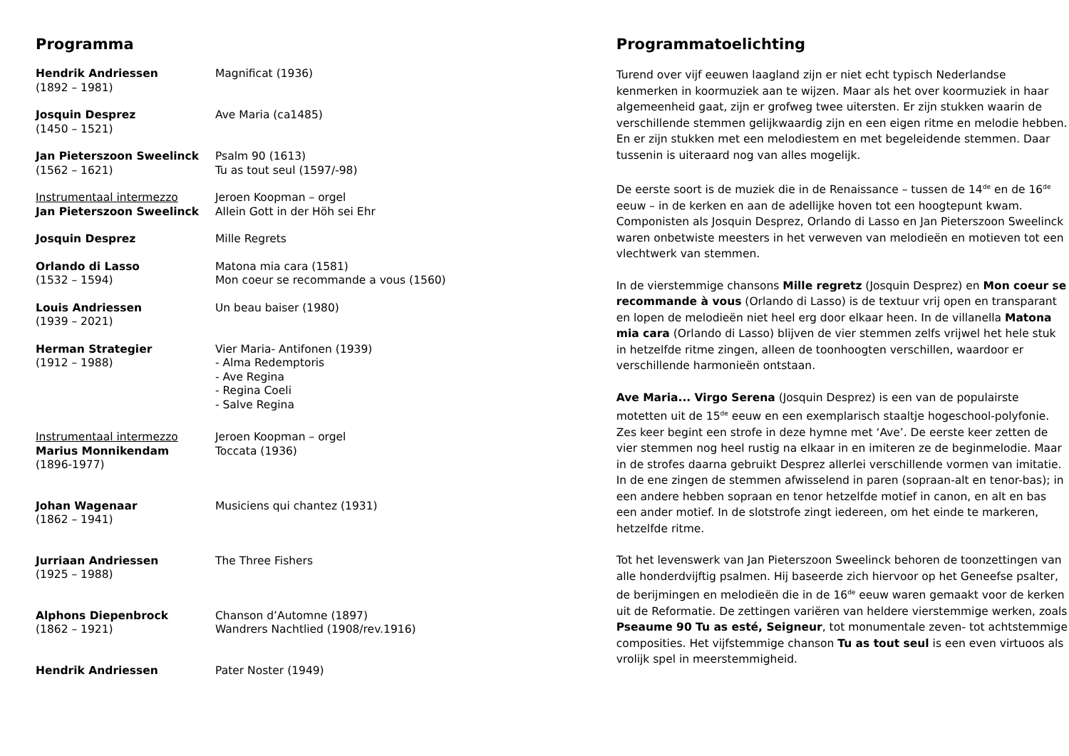Programma
| Hendrik Andriessen (1892 – 1981) | Magnificat (1936) |
| Josquin Desprez (1450 – 1521) | Ave Maria (ca1485) |
| Jan Pieterszoon Sweelinck (1562 – 1621) | Psalm 90 (1613) Tu as tout seul (1597/-98) |
| Instrumentaal intermezzo Jan Pieterszoon Sweelinck | Jeroen Koopman – orgel Allein Gott in der Höh sei Ehr |
| Josquin Desprez | Mille Regrets |
| Orlando di Lasso (1532 – 1594) | Matona mia cara (1581) Mon coeur se recommande a vous (1560) |
| Louis Andriessen (1939 – 2021) | Un beau baiser (1980) |
| Herman Strategier (1912 – 1988) | Vier Maria- Antifonen (1939) - Alma Redemptoris - Ave Regina - Regina Coeli - Salve Regina |
| Instrumentaal intermezzo Marius Monnikendam (1896-1977) | Jeroen Koopman – orgel Toccata (1936) |
| Johan Wagenaar (1862 – 1941) | Musiciens qui chantez (1931) |
| Jurriaan Andriessen (1925 – 1988) | The Three Fishers |
| Alphons Diepenbrock (1862 – 1921) | Chanson d’Automne (1897) Wandrers Nachtlied (1908/rev.1916) |
| Hendrik Andriessen | Pater Noster (1949) |
Programmatoelichting
Turend over vijf eeuwen laagland zijn er niet echt typisch Nederlandse kenmerken in koormuziek aan te wijzen. Maar als het over koormuziek in haar algemeenheid gaat, zijn er grofweg twee uitersten. Er zijn stukken waarin de verschillende stemmen gelijkwaardig zijn en een eigen ritme en melodie hebben. En er zijn stukken met een melodiestem en met begeleidende stemmen. Daar tussenin is uiteraard nog van alles mogelijk.
De eerste soort is de muziek die in de Renaissance – tussen de 14<sup>de</sup> en de 16<sup>de</sup> eeuw – in de kerken en aan de adellijke hoven tot een hoogtepunt kwam. Componisten als Josquin Desprez, Orlando di Lasso en Jan Pieterszoon Sweelinck waren onbetwiste meesters in het verweven van melodieën en motieven tot een vlechtwerk van stemmen.
In de vierstemmige chansons Mille regretz (Josquin Desprez) en Mon coeur se recommande à vous (Orlando di Lasso) is de textuur vrij open en transparant en lopen de melodieën niet heel erg door elkaar heen. In de villanella Matona mia cara (Orlando di Lasso) blijven de vier stemmen zelfs vrijwel het hele stuk in hetzelfde ritme zingen, alleen de toonhoogten verschillen, waardoor er verschillende harmonieën ontstaan.
Ave Maria... Virgo Serena (Josquin Desprez) is een van de populairste motetten uit de 15<sup>de</sup> eeuw en een exemplarisch staaltje hogeschool-polyfonie. Zes keer begint een strofe in deze hymne met ‘Ave’. De eerste keer zetten de vier stemmen nog heel rustig na elkaar in en imiteren ze de beginmelodie. Maar in de strofes daarna gebruikt Desprez allerlei verschillende vormen van imitatie. In de ene zingen de stemmen afwisselend in paren (sopraan-alt en tenor-bas); in een andere hebben sopraan en tenor hetzelfde motief in canon, en alt en bas een ander motief. In de slotstrofe zingt iedereen, om het einde te markeren, hetzelfde ritme.
Tot het levenswerk van Jan Pieterszoon Sweelinck behoren de toonzettingen van alle honderdvijftig psalmen. Hij baseerde zich hiervoor op het Geneefse psalter, de berijmingen en melodieën die in de 16<sup>de</sup> eeuw waren gemaakt voor de kerken uit de Reformatie. De zettingen variëren van heldere vierstemmige werken, zoals Pseaume 90 Tu as esté, Seigneur, tot monumentale zeven- tot achtstemmige composities. Het vijfstemmige chanson Tu as tout seul is een even virtuoos als vrolijk spel in meerstemmigheid.